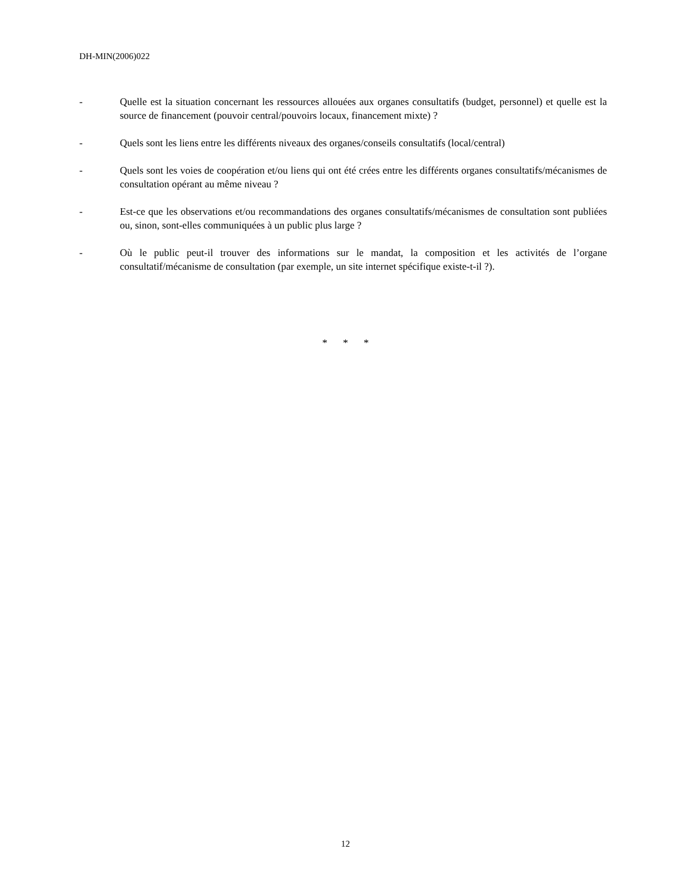DH-MIN(2006)022
- Quelle est la situation concernant les ressources allouées aux organes consultatifs (budget, personnel) et quelle est la source de financement (pouvoir central/pouvoirs locaux, financement mixte) ?
- Quels sont les liens entre les différents niveaux des organes/conseils consultatifs (local/central)
- Quels sont les voies de coopération et/ou liens qui ont été crées entre les différents organes consultatifs/mécanismes de consultation opérant au même niveau ?
- Est-ce que les observations et/ou recommandations des organes consultatifs/mécanismes de consultation sont publiées ou, sinon, sont-elles communiquées à un public plus large ?
- Où le public peut-il trouver des informations sur le mandat, la composition et les activités de l’organe consultatif/mécanisme de consultation (par exemple, un site internet spécifique existe-t-il ?).
* * *
12